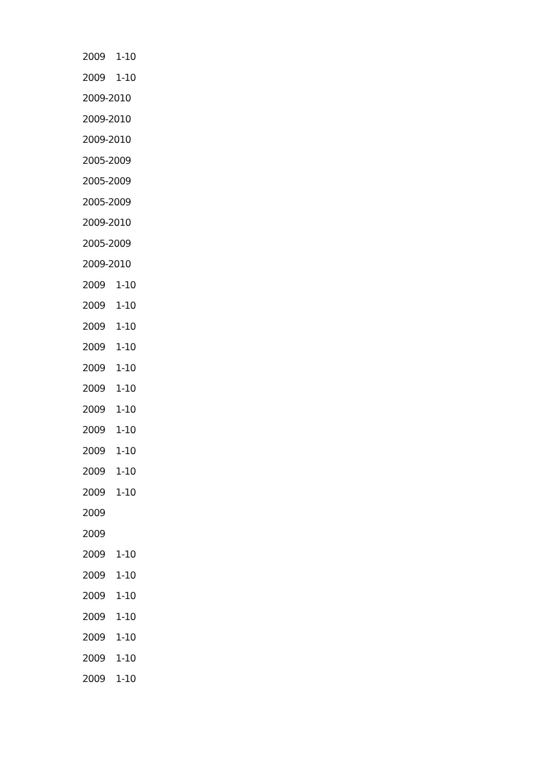2009 1-10
2009 1-10
2009-2010
2009-2010
2009-2010
2005-2009
2005-2009
2005-2009
2009-2010
2005-2009
2009-2010
2009 1-10
2009 1-10
2009 1-10
2009 1-10
2009 1-10
2009 1-10
2009 1-10
2009 1-10
2009 1-10
2009 1-10
2009 1-10
2009
2009
2009 1-10
2009 1-10
2009 1-10
2009 1-10
2009 1-10
2009 1-10
2009 1-10